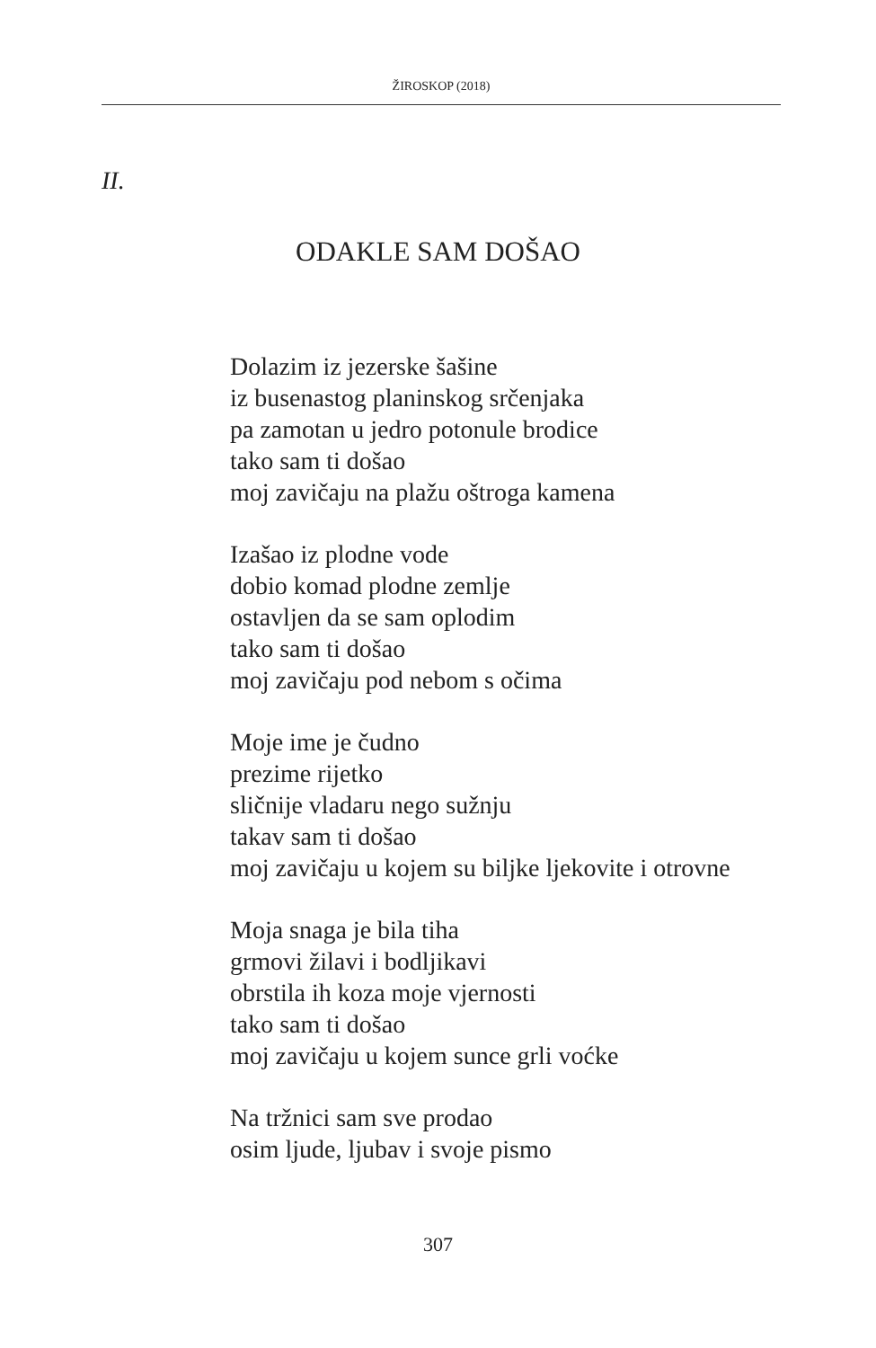ŽIROSKOP (2018)
II.
ODAKLE SAM DOŠAO
Dolazim iz jezerske šašine
iz busenastog planinskog srčenjaka
pa zamotan u jedro potonule brodice
tako sam ti došao
moj zavičaju na plažu oštroga kamena
Izašao iz plodne vode
dobio komad plodne zemlje
ostavljen da se sam oplodim
tako sam ti došao
moj zavičaju pod nebom s očima
Moje ime je čudno
prezime rijetko
sličnije vladaru nego sužnju
takav sam ti došao
moj zavičaju u kojem su biljke ljekovite i otrovne
Moja snaga je bila tiha
grmovi žilavi i bodljikavi
obrstila ih koza moje vjernosti
tako sam ti došao
moj zavičaju u kojem sunce grli voćke
Na tržnici sam sve prodao
osim ljude, ljubav i svoje pismo
307